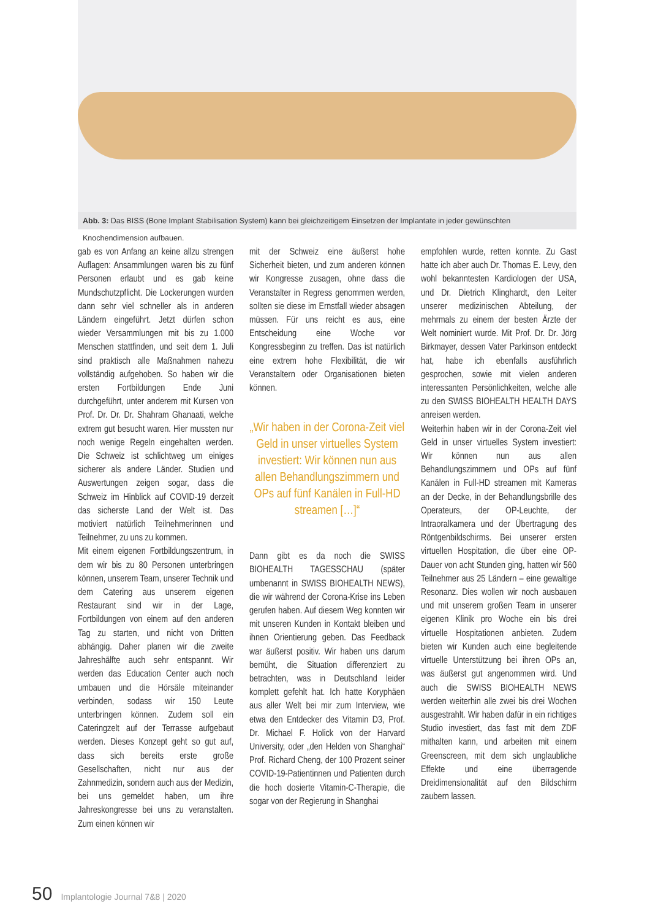Abb. 3: Das BISS (Bone Implant Stabilisation System) kann bei gleichzeitigem Einsetzen der Implantate in jeder gewünschten Knochendimension aufbauen.
gab es von Anfang an keine allzu strengen Auflagen: Ansammlungen waren bis zu fünf Personen erlaubt und es gab keine Mundschutzpflicht. Die Lockerungen wurden dann sehr viel schneller als in anderen Ländern eingeführt. Jetzt dürfen schon wieder Versammlungen mit bis zu 1.000 Menschen stattfinden, und seit dem 1. Juli sind praktisch alle Maßnahmen nahezu vollständig aufgehoben. So haben wir die ersten Fortbildungen Ende Juni durchgeführt, unter anderem mit Kursen von Prof. Dr. Dr. Dr. Shahram Ghanaati, welche extrem gut besucht waren. Hier mussten nur noch wenige Regeln eingehalten werden. Die Schweiz ist schlichtweg um einiges sicherer als andere Länder. Studien und Auswertungen zeigen sogar, dass die Schweiz im Hinblick auf COVID-19 derzeit das sicherste Land der Welt ist. Das motiviert natürlich Teilnehmerinnen und Teilnehmer, zu uns zu kommen.
Mit einem eigenen Fortbildungszentrum, in dem wir bis zu 80 Personen unterbringen können, unserem Team, unserer Technik und dem Catering aus unserem eigenen Restaurant sind wir in der Lage, Fortbildungen von einem auf den anderen Tag zu starten, und nicht von Dritten abhängig. Daher planen wir die zweite Jahreshälfte auch sehr entspannt. Wir werden das Education Center auch noch umbauen und die Hörsäle miteinander verbinden, sodass wir 150 Leute unterbringen können. Zudem soll ein Cateringzelt auf der Terrasse aufgebaut werden. Dieses Konzept geht so gut auf, dass sich bereits erste große Gesellschaften, nicht nur aus der Zahnmedizin, sondern auch aus der Medizin, bei uns gemeldet haben, um ihre Jahreskongresse bei uns zu veranstalten. Zum einen können wir
mit der Schweiz eine äußerst hohe Sicherheit bieten, und zum anderen können wir Kongresse zusagen, ohne dass die Veranstalter in Regress genommen werden, sollten sie diese im Ernstfall wieder absagen müssen. Für uns reicht es aus, eine Entscheidung eine Woche vor Kongressbeginn zu treffen. Das ist natürlich eine extrem hohe Flexibilität, die wir Veranstaltern oder Organisationen bieten können.
„Wir haben in der Corona-Zeit viel Geld in unser virtuelles System investiert: Wir können nun aus allen Behandlungszimmern und OPs auf fünf Kanälen in Full-HD streamen […]“
Dann gibt es da noch die SWISS BIOHEALTH TAGESSCHAU (später umbenannt in SWISS BIOHEALTH NEWS), die wir während der Corona-Krise ins Leben gerufen haben. Auf diesem Weg konnten wir mit unseren Kunden in Kontakt bleiben und ihnen Orientierung geben. Das Feedback war äußerst positiv. Wir haben uns darum bemüht, die Situation differenziert zu betrachten, was in Deutschland leider komplett gefehlt hat. Ich hatte Koryphäen aus aller Welt bei mir zum Interview, wie etwa den Entdecker des Vitamin D3, Prof. Dr. Michael F. Holick von der Harvard University, oder „den Helden von Shanghai“ Prof. Richard Cheng, der 100 Prozent seiner COVID-19-Patientinnen und Patienten durch die hoch dosierte Vitamin-C-Therapie, die sogar von der Regierung in Shanghai
empfohlen wurde, retten konnte. Zu Gast hatte ich aber auch Dr. Thomas E. Levy, den wohl bekanntesten Kardiologen der USA, und Dr. Dietrich Klinghardt, den Leiter unserer medizinischen Abteilung, der mehrmals zu einem der besten Ärzte der Welt nominiert wurde. Mit Prof. Dr. Dr. Jörg Birkmayer, dessen Vater Parkinson entdeckt hat, habe ich ebenfalls ausführlich gesprochen, sowie mit vielen anderen interessanten Persönlichkeiten, welche alle zu den SWISS BIOHEALTH HEALTH DAYS anreisen werden.
Weiterhin haben wir in der Corona-Zeit viel Geld in unser virtuelles System investiert: Wir können nun aus allen Behandlungszimmern und OPs auf fünf Kanälen in Full-HD streamen mit Kameras an der Decke, in der Behandlungsbrille des Operateurs, der OP-Leuchte, der Intraoralkamera und der Übertragung des Röntgenbildschirms. Bei unserer ersten virtuellen Hospitation, die über eine OP-Dauer von acht Stunden ging, hatten wir 560 Teilnehmer aus 25 Ländern – eine gewaltige Resonanz. Dies wollen wir noch ausbauen und mit unserem großen Team in unserer eigenen Klinik pro Woche ein bis drei virtuelle Hospitationen anbieten. Zudem bieten wir Kunden auch eine begleitende virtuelle Unterstützung bei ihren OPs an, was äußerst gut angenommen wird. Und auch die SWISS BIOHEALTH NEWS werden weiterhin alle zwei bis drei Wochen ausgestrahlt. Wir haben dafür in ein richtiges Studio investiert, das fast mit dem ZDF mithalten kann, und arbeiten mit einem Greenscreen, mit dem sich unglaubliche Effekte und eine überragende Dreidimensionalität auf den Bildschirm zaubern lassen.
50 Implantologie Journal 7&8 | 2020